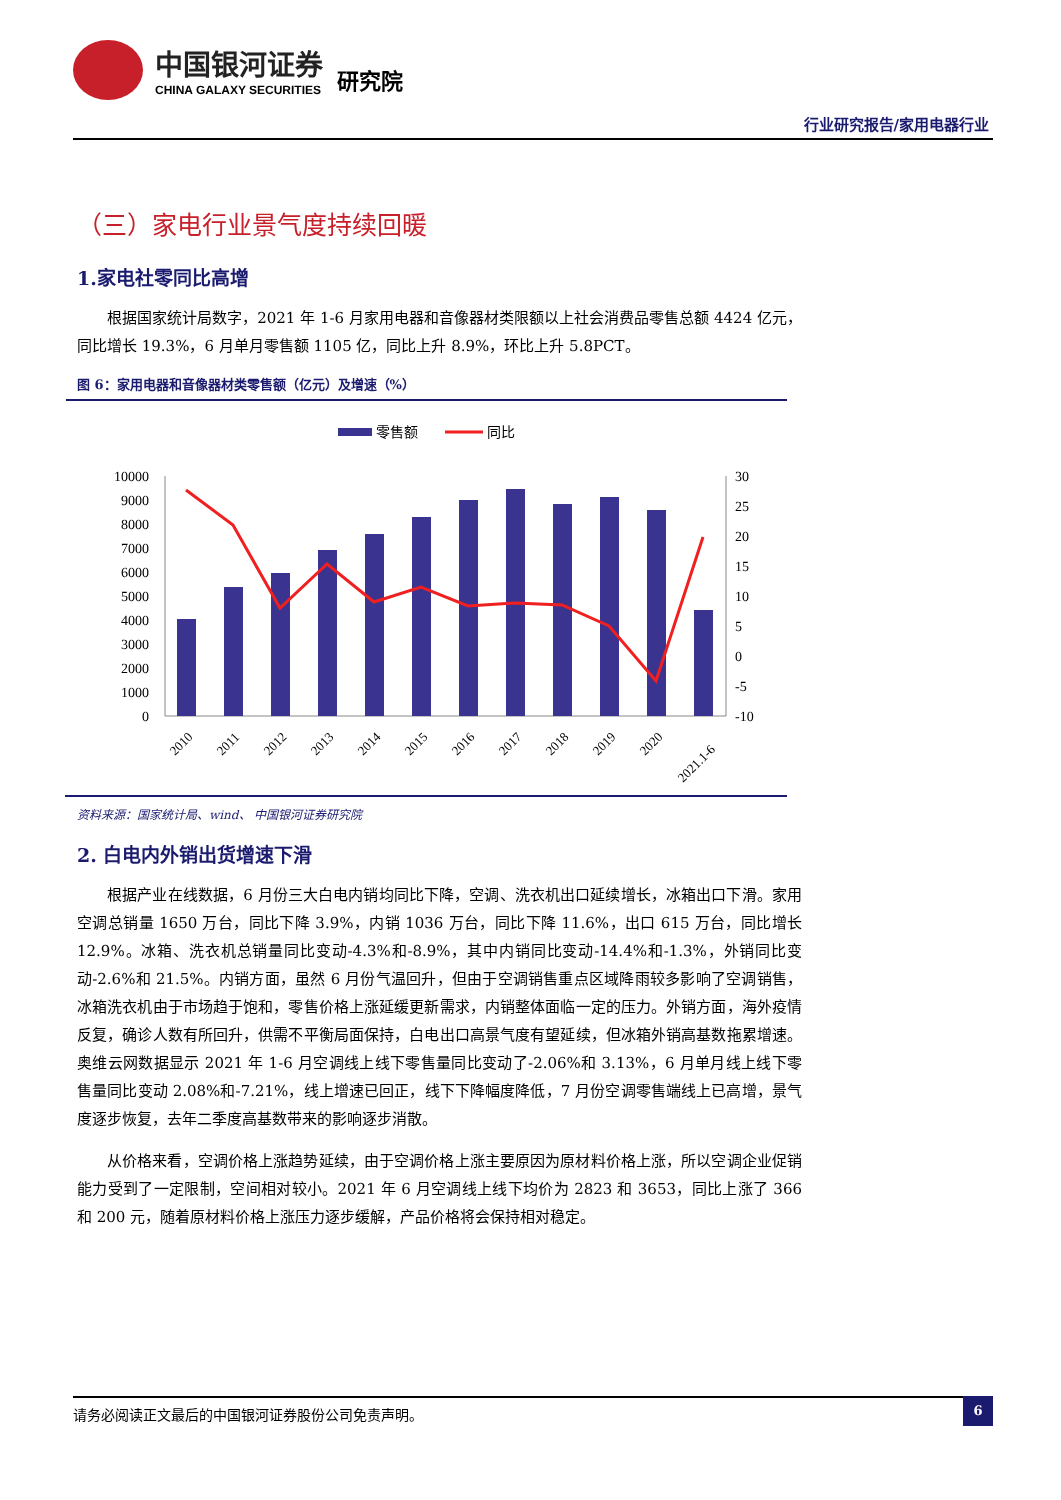中国银河证券
CHINA GALAXY SECURITIES
研究院
行业研究报告/家用电器行业
（三）家电行业景气度持续回暖
1.家电社零同比高增
根据国家统计局数字，2021 年 1-6 月家用电器和音像器材类限额以上社会消费品零售总额 4424 亿元，同比增长 19.3%，6 月单月零售额 1105 亿，同比上升 8.9%，环比上升 5.8PCT。
图 6：家用电器和音像器材类零售额（亿元）及增速（%）
零售额
同比
10000
9000
8000
7000
6000
5000
4000
3000
2000
1000
0
30
25
20
15
10
5
0
-5
-10
2010
2011
2012
2013
2014
2015
2016
2017
2018
2019
2020
2021.1-6
资料来源：国家统计局、wind、 中国银河证券研究院
2. 白电内外销出货增速下滑
根据产业在线数据，6 月份三大白电内销均同比下降，空调、洗衣机出口延续增长，冰箱出口下滑。家用空调总销量 1650 万台，同比下降 3.9%，内销 1036 万台，同比下降 11.6%，出口 615 万台，同比增长 12.9%。冰箱、洗衣机总销量同比变动-4.3%和-8.9%，其中内销同比变动-14.4%和-1.3%，外销同比变动-2.6%和 21.5%。内销方面，虽然 6 月份气温回升，但由于空调销售重点区域降雨较多影响了空调销售，冰箱洗衣机由于市场趋于饱和，零售价格上涨延缓更新需求，内销整体面临一定的压力。外销方面，海外疫情反复，确诊人数有所回升，供需不平衡局面保持，白电出口高景气度有望延续，但冰箱外销高基数拖累增速。奥维云网数据显示 2021 年 1-6 月空调线上线下零售量同比变动了-2.06%和 3.13%，6 月单月线上线下零售量同比变动 2.08%和-7.21%，线上增速已回正，线下下降幅度降低，7 月份空调零售端线上已高增，景气度逐步恢复，去年二季度高基数带来的影响逐步消散。
从价格来看，空调价格上涨趋势延续，由于空调价格上涨主要原因为原材料价格上涨，所以空调企业促销能力受到了一定限制，空间相对较小。2021 年 6 月空调线上线下均价为 2823 和 3653，同比上涨了 366 和 200 元，随着原材料价格上涨压力逐步缓解，产品价格将会保持相对稳定。
请务必阅读正文最后的中国银河证券股份公司免责声明。
6